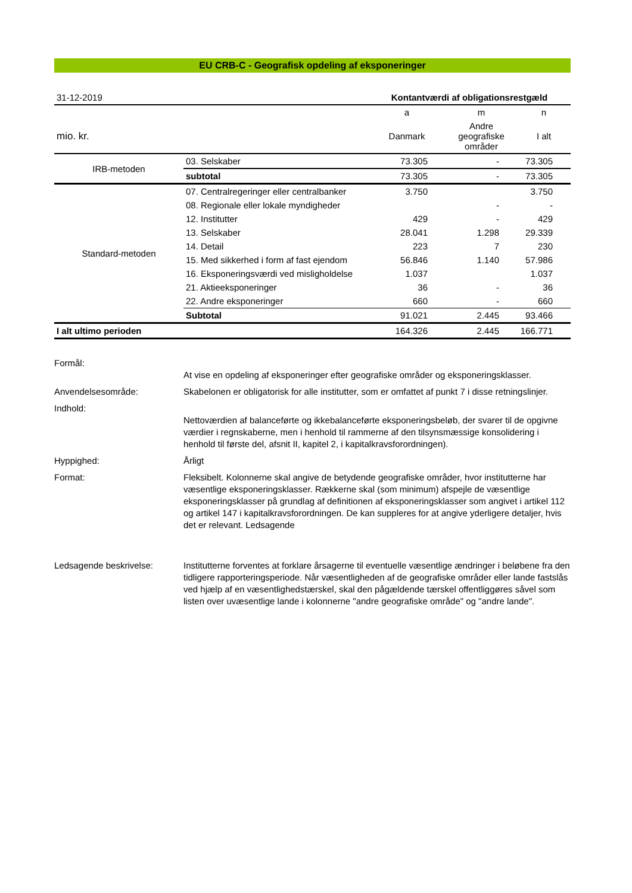EU CRB-C - Geografisk opdeling af eksponeringer
| 31-12-2019 | | Kontantværdi af obligationsrestgæld | | |
| | | a | m | n |
| mio. kr. | | Danmark | Andre geografiske områder | I alt |
| IRB-metoden | 03. Selskaber | 73.305 | - | 73.305 |
| | subtotal | 73.305 | - | 73.305 |
| Standard-metoden | 07. Centralregeringer eller centralbanker | 3.750 | | 3.750 |
| | 08. Regionale eller lokale myndigheder | | - | - |
| | 12. Institutter | 429 | - | 429 |
| | 13. Selskaber | 28.041 | 1.298 | 29.339 |
| | 14. Detail | 223 | 7 | 230 |
| | 15. Med sikkerhed i form af fast ejendom | 56.846 | 1.140 | 57.986 |
| | 16. Eksponeringsværdi ved misligholdelse | 1.037 | | 1.037 |
| | 21. Aktieeksponeringer | 36 | - | 36 |
| | 22. Andre eksponeringer | 660 | - | 660 |
| | Subtotal | 91.021 | 2.445 | 93.466 |
| I alt ultimo perioden | | 164.326 | 2.445 | 166.771 |
Formål:
At vise en opdeling af eksponeringer efter geografiske områder og eksponeringsklasser.
Anvendelsesområde:
Skabelonen er obligatorisk for alle institutter, som er omfattet af punkt 7 i disse retningslinjer.
Indhold:
Nettoværdien af balanceførte og ikkebalanceførte eksponeringsbeløb, der svarer til de opgivne værdier i regnskaberne, men i henhold til rammerne af den tilsynsmæssige konsolidering i henhold til første del, afsnit II, kapitel 2, i kapitalkravsforordningen).
Hyppighed:
Årligt
Format:
Fleksibelt. Kolonnerne skal angive de betydende geografiske områder, hvor institutterne har væsentlige eksponeringsklasser. Rækkerne skal (som minimum) afspejle de væsentlige eksponeringsklasser på grundlag af definitionen af eksponeringsklasser som angivet i artikel 112 og artikel 147 i kapitalkravsforordningen. De kan suppleres for at angive yderligere detaljer, hvis det er relevant. Ledsagende
Ledsagende beskrivelse:
Institutterne forventes at forklare årsagerne til eventuelle væsentlige ændringer i beløbene fra den tidligere rapporteringsperiode. Når væsentligheden af de geografiske områder eller lande fastslås ved hjælp af en væsentlighedstærskel, skal den pågældende tærskel offentliggøres såvel som listen over uvæsentlige lande i kolonnerne "andre geografiske område" og "andre lande".